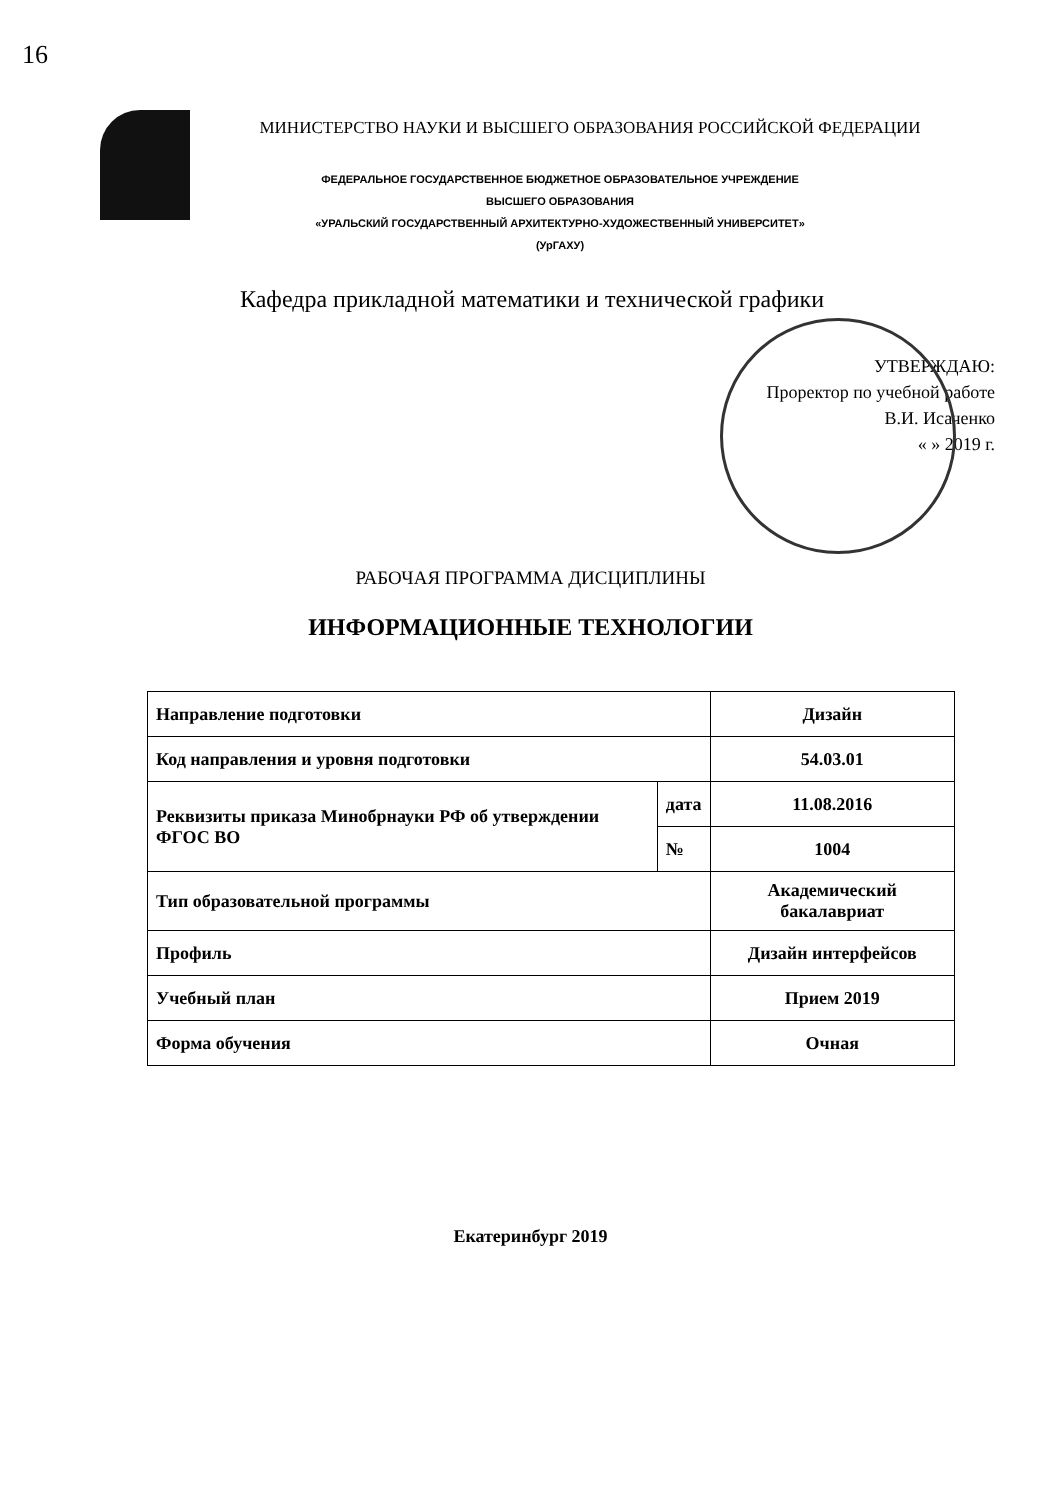16
МИНИСТЕРСТВО НАУКИ И ВЫСШЕГО ОБРАЗОВАНИЯ РОССИЙСКОЙ ФЕДЕРАЦИИ
ФЕДЕРАЛЬНОЕ ГОСУДАРСТВЕННОЕ БЮДЖЕТНОЕ ОБРАЗОВАТЕЛЬНОЕ УЧРЕЖДЕНИЕ
ВЫСШЕГО ОБРАЗОВАНИЯ
«УРАЛЬСКИЙ ГОСУДАРСТВЕННЫЙ АРХИТЕКТУРНО-ХУДОЖЕСТВЕННЫЙ УНИВЕРСИТЕТ»
(УрГАХУ)
Кафедра прикладной математики и технической графики
УТВЕРЖДАЮ:
Проректор по учебной работе
В.И. Исаченко
« » 2019 г.
РАБОЧАЯ ПРОГРАММА ДИСЦИПЛИНЫ
ИНФОРМАЦИОННЫЕ ТЕХНОЛОГИИ
| Направление подготовки | | Дизайн |
| Код направления и уровня подготовки | | 54.03.01 |
| Реквизиты приказа Минобрнауки РФ об утверждении ФГОС ВО | дата | 11.08.2016 |
| | № | 1004 |
| Тип образовательной программы | | Академический бакалавриат |
| Профиль | | Дизайн интерфейсов |
| Учебный план | | Прием 2019 |
| Форма обучения | | Очная |
Екатеринбург 2019